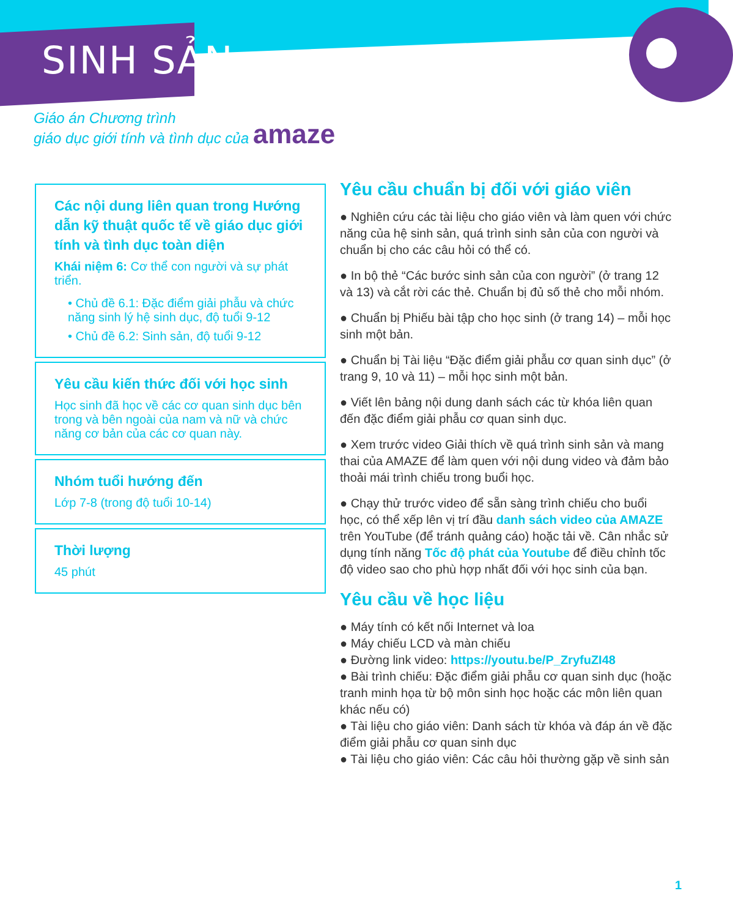SINH SẢN
Giáo án Chương trình
giáo dục giới tính và tình dục của amaze
Các nội dung liên quan trong Hướng dẫn kỹ thuật quốc tế về giáo dục giới tính và tình dục toàn diện
Khái niệm 6: Cơ thể con người và sự phát triển.
• Chủ đề 6.1: Đặc điểm giải phẫu và chức năng sinh lý hệ sinh dục, độ tuổi 9-12
• Chủ đề 6.2: Sinh sản, độ tuổi 9-12
Yêu cầu kiến thức đối với học sinh
Học sinh đã học về các cơ quan sinh dục bên trong và bên ngoài của nam và nữ và chức năng cơ bản của các cơ quan này.
Nhóm tuổi hướng đến
Lớp 7-8 (trong độ tuổi 10-14)
Thời lượng
45 phút
Yêu cầu chuẩn bị đối với giáo viên
● Nghiên cứu các tài liệu cho giáo viên và làm quen với chức năng của hệ sinh sản, quá trình sinh sản của con người và chuẩn bị cho các câu hỏi có thể có.
● In bộ thẻ “Các bước sinh sản của con người” (ở trang 12 và 13) và cắt rời các thẻ. Chuẩn bị đủ số thẻ cho mỗi nhóm.
● Chuẩn bị Phiếu bài tập cho học sinh (ở trang 14) – mỗi học sinh một bản.
● Chuẩn bị Tài liệu “Đặc điểm giải phẫu cơ quan sinh dục” (ở trang 9, 10 và 11) – mỗi học sinh một bản.
● Viết lên bảng nội dung danh sách các từ khóa liên quan đến đặc điểm giải phẫu cơ quan sinh dục.
● Xem trước video Giải thích về quá trình sinh sản và mang thai của AMAZE để làm quen với nội dung video và đảm bảo thoải mái trình chiếu trong buổi học.
● Chạy thử trước video để sẵn sàng trình chiếu cho buổi học, có thể xếp lên vị trí đầu danh sách video của AMAZE trên YouTube (để tránh quảng cáo) hoặc tải về. Cân nhắc sử dụng tính năng Tốc độ phát của Youtube để điều chỉnh tốc độ video sao cho phù hợp nhất đối với học sinh của bạn.
Yêu cầu về học liệu
● Máy tính có kết nối Internet và loa
● Máy chiếu LCD và màn chiếu
● Đường link video: https://youtu.be/P_ZryfuZI48
● Bài trình chiếu: Đặc điểm giải phẫu cơ quan sinh dục (hoặc tranh minh họa từ bộ môn sinh học hoặc các môn liên quan khác nếu có)
● Tài liệu cho giáo viên: Danh sách từ khóa và đáp án về đặc điểm giải phẫu cơ quan sinh dục
● Tài liệu cho giáo viên: Các câu hỏi thường gặp về sinh sản
1